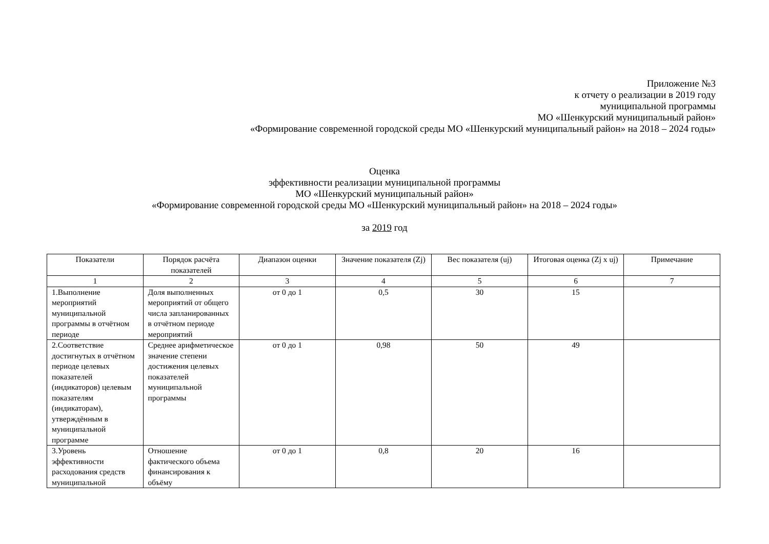Приложение №3
к отчету о реализации в 2019 году
муниципальной программы
МО «Шенкурский муниципальный район»
«Формирование современной городской среды МО «Шенкурский муниципальный район» на 2018 – 2024 годы»
Оценка
эффективности реализации муниципальной программы
МО «Шенкурский муниципальный район»
«Формирование современной городской среды МО «Шенкурский муниципальный район» на 2018 – 2024 годы»
за 2019 год
| Показатели | Порядок расчёта показателей | Диапазон оценки | Значение показателя (Zj) | Вес показателя (uj) | Итоговая оценка (Zj x uj) | Примечание |
| --- | --- | --- | --- | --- | --- | --- |
| 1 | 2 | 3 | 4 | 5 | 6 | 7 |
| 1.Выполнение мероприятий муниципальной программы в отчётном периоде | Доля выполненных мероприятий от общего числа запланированных в отчётном периоде мероприятий | от 0 до 1 | 0,5 | 30 | 15 | |
| 2.Соответствие достигнутых в отчётном периоде целевых показателей (индикаторов) целевым показателям (индикаторам), утверждённым в муниципальной программе | Среднее арифметическое значение степени достижения целевых показателей муниципальной программы | от 0 до 1 | 0,98 | 50 | 49 | |
| 3.Уровень эффективности расходования средств муниципальной | Отношение фактического объема финансирования к объёму | от 0 до 1 | 0,8 | 20 | 16 | |